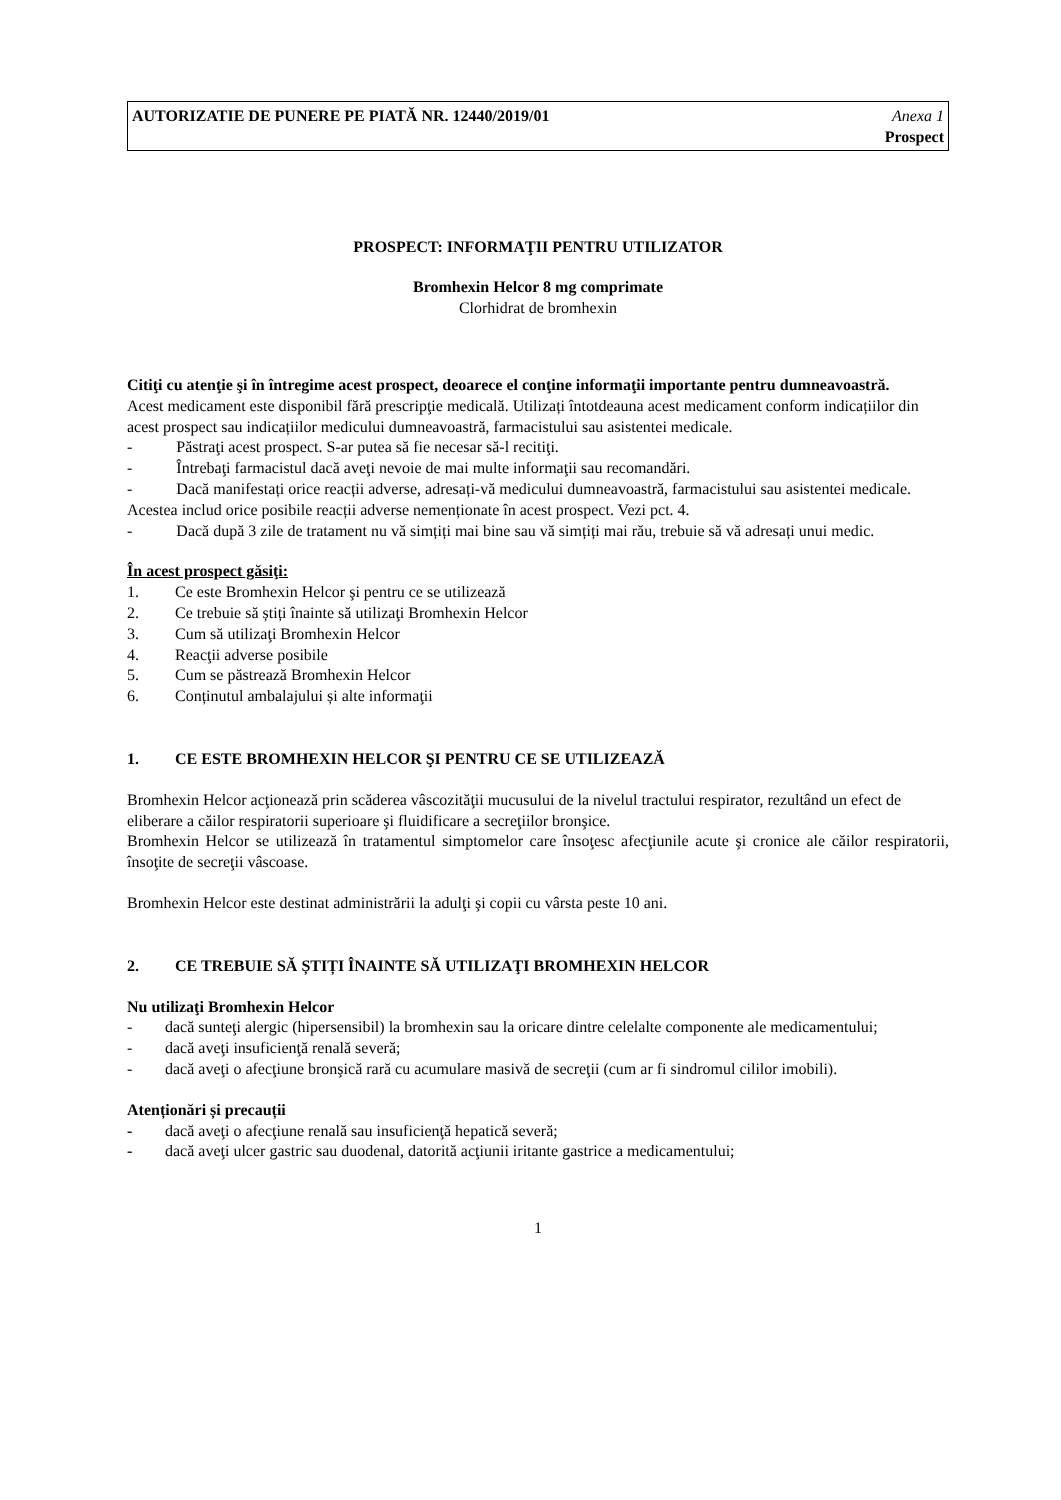AUTORIZATIE DE PUNERE PE PIATĂ NR. 12440/2019/01
Anexa 1
Prospect
PROSPECT: INFORMAŢII PENTRU UTILIZATOR
Bromhexin Helcor 8 mg comprimate
Clorhidrat de bromhexin
Citiţi cu atenţie şi în întregime acest prospect, deoarece el conţine informaţii importante pentru dumneavoastră.
Acest medicament este disponibil fără prescripţie medicală. Utilizați întotdeauna acest medicament conform indicațiilor din acest prospect sau indicațiilor medicului dumneavoastră, farmacistului sau asistentei medicale.
- Păstraţi acest prospect. S-ar putea să fie necesar să-l recitiţi.
- Întrebaţi farmacistul dacă aveţi nevoie de mai multe informaţii sau recomandări.
- Dacă manifestați orice reacții adverse, adresați-vă medicului dumneavoastră, farmacistului sau asistentei medicale. Acestea includ orice posibile reacții adverse nemenționate în acest prospect. Vezi pct. 4.
- Dacă după 3 zile de tratament nu vă simțiți mai bine sau vă simțiți mai rău, trebuie să vă adresați unui medic.
În acest prospect găsiţi:
1. Ce este Bromhexin Helcor şi pentru ce se utilizează
2. Ce trebuie să știți înainte să utilizaţi Bromhexin Helcor
3. Cum să utilizaţi Bromhexin Helcor
4. Reacţii adverse posibile
5. Cum se păstrează Bromhexin Helcor
6. Conținutul ambalajului și alte informaţii
1. CE ESTE BROMHEXIN HELCOR ŞI PENTRU CE SE UTILIZEAZĂ
Bromhexin Helcor acţionează prin scăderea vâscozităţii mucusului de la nivelul tractului respirator, rezultând un efect de eliberare a căilor respiratorii superioare şi fluidificare a secreţiilor bronşice.
Bromhexin Helcor se utilizează în tratamentul simptomelor care însoţesc afecţiunile acute şi cronice ale căilor respiratorii, însoţite de secreţii vâscoase.
Bromhexin Helcor este destinat administrării la adulţi şi copii cu vârsta peste 10 ani.
2. CE TREBUIE SĂ ȘTIȚI ÎNAINTE SĂ UTILIZAŢI BROMHEXIN HELCOR
Nu utilizaţi Bromhexin Helcor
- dacă sunteţi alergic (hipersensibil) la bromhexin sau la oricare dintre celelalte componente ale medicamentului;
- dacă aveţi insuficienţă renală severă;
- dacă aveţi o afecţiune bronşică rară cu acumulare masivă de secreţii (cum ar fi sindromul cililor imobili).
Atenționări și precauții
- dacă aveţi o afecţiune renală sau insuficienţă hepatică severă;
- dacă aveţi ulcer gastric sau duodenal, datorită acţiunii iritante gastrice a medicamentului;
1